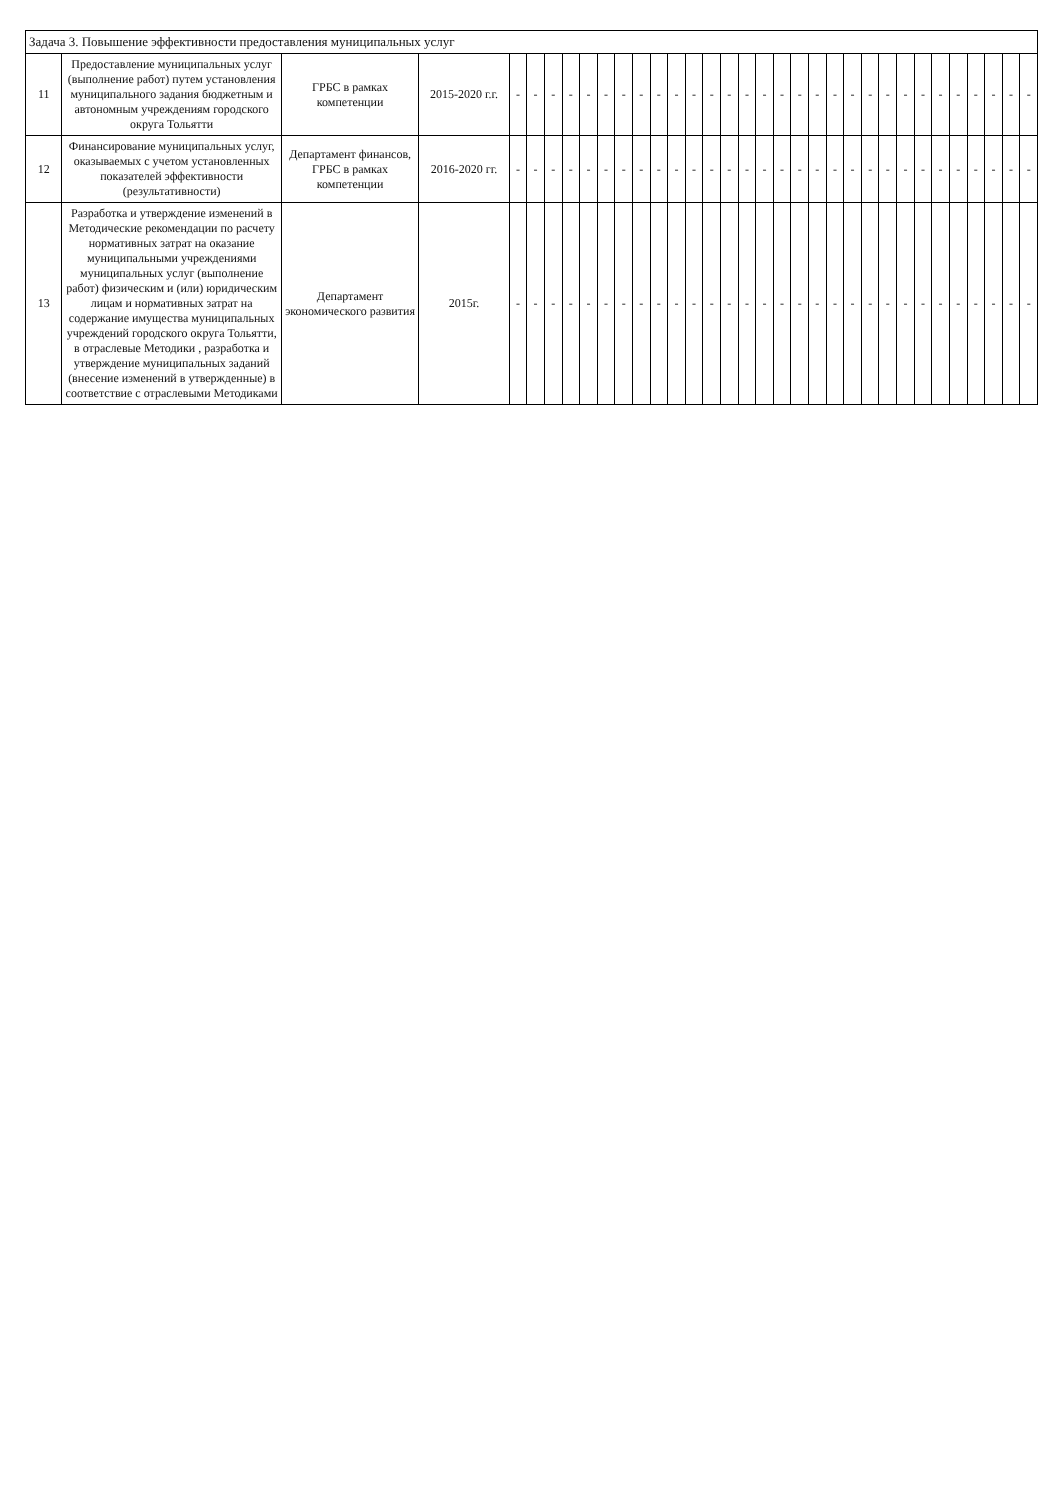| Задача 3. Повышение эффективности предоставления муниципальных услуг | | | | | | | | | | | | | | | | | | | | | | | | | | | | | | | | | |
| --- | --- | --- | --- | --- | --- | --- | --- | --- | --- | --- | --- | --- | --- | --- | --- | --- | --- | --- | --- | --- | --- | --- | --- | --- | --- | --- | --- | --- | --- | --- | --- | --- | --- |
| 11 | Предоставление муниципальных услуг (выполнение работ) путем установления муниципального задания бюджетным и автономным учреждениям городского округа Тольятти | ГРБС в рамках компетенции | 2015-2020 г.г. | - | - | - | - | - | - | - | - | - | - | - | - | - | - | - | - | - | - | - | - | - | - | - | - | - | - | - | - | - | - |
| 12 | Финансирование муниципальных услуг, оказываемых с учетом установленных показателей эффективности (результативности) | Департамент финансов, ГРБС в рамках компетенции | 2016-2020 гг. | - | - | - | - | - | - | - | - | - | - | - | - | - | - | - | - | - | - | - | - | - | - | - | - | - | - | - | - | - | - |
| 13 | Разработка и утверждение изменений в Методические рекомендации по расчету нормативных затрат на оказание муниципальными учреждениями муниципальных услуг (выполнение работ) физическим и (или) юридическим лицам и нормативных затрат на содержание имущества муниципальных учреждений городского округа Тольятти, в отраслевые Методики , разработка и утверждение муниципальных заданий (внесение изменений в утвержденные) в соответствие с отраслевыми Методиками | Департамент экономического развития | 2015г. | - | - | - | - | - | - | - | - | - | - | - | - | - | - | - | - | - | - | - | - | - | - | - | - | - | - | - | - | - | - |